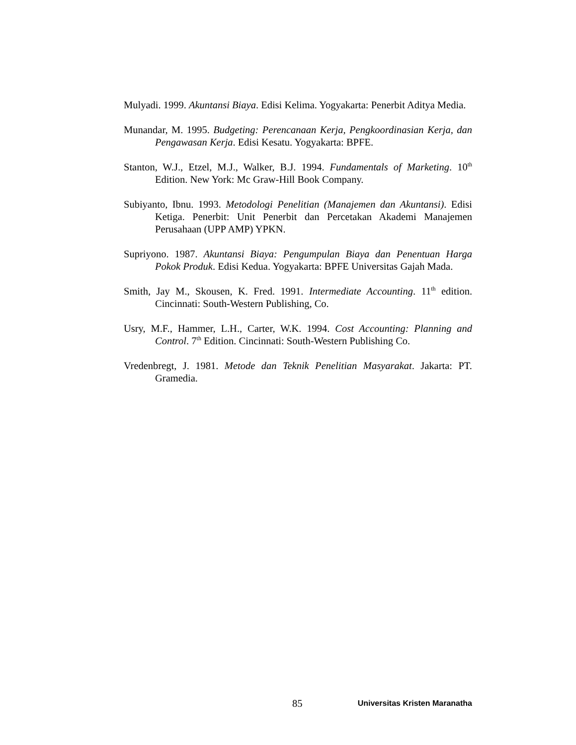Mulyadi. 1999. Akuntansi Biaya. Edisi Kelima. Yogyakarta: Penerbit Aditya Media.
Munandar, M. 1995. Budgeting: Perencanaan Kerja, Pengkoordinasian Kerja, dan Pengawasan Kerja. Edisi Kesatu. Yogyakarta: BPFE.
Stanton, W.J., Etzel, M.J., Walker, B.J. 1994. Fundamentals of Marketing. 10<sup>th</sup> Edition. New York: Mc Graw-Hill Book Company.
Subiyanto, Ibnu. 1993. Metodologi Penelitian (Manajemen dan Akuntansi). Edisi Ketiga. Penerbit: Unit Penerbit dan Percetakan Akademi Manajemen Perusahaan (UPP AMP) YPKN.
Supriyono. 1987. Akuntansi Biaya: Pengumpulan Biaya dan Penentuan Harga Pokok Produk. Edisi Kedua. Yogyakarta: BPFE Universitas Gajah Mada.
Smith, Jay M., Skousen, K. Fred. 1991. Intermediate Accounting. 11<sup>th</sup> edition. Cincinnati: South-Western Publishing, Co.
Usry, M.F., Hammer, L.H., Carter, W.K. 1994. Cost Accounting: Planning and Control. 7<sup>th</sup> Edition. Cincinnati: South-Western Publishing Co.
Vredenbregt, J. 1981. Metode dan Teknik Penelitian Masyarakat. Jakarta: PT. Gramedia.
85 Universitas Kristen Maranatha